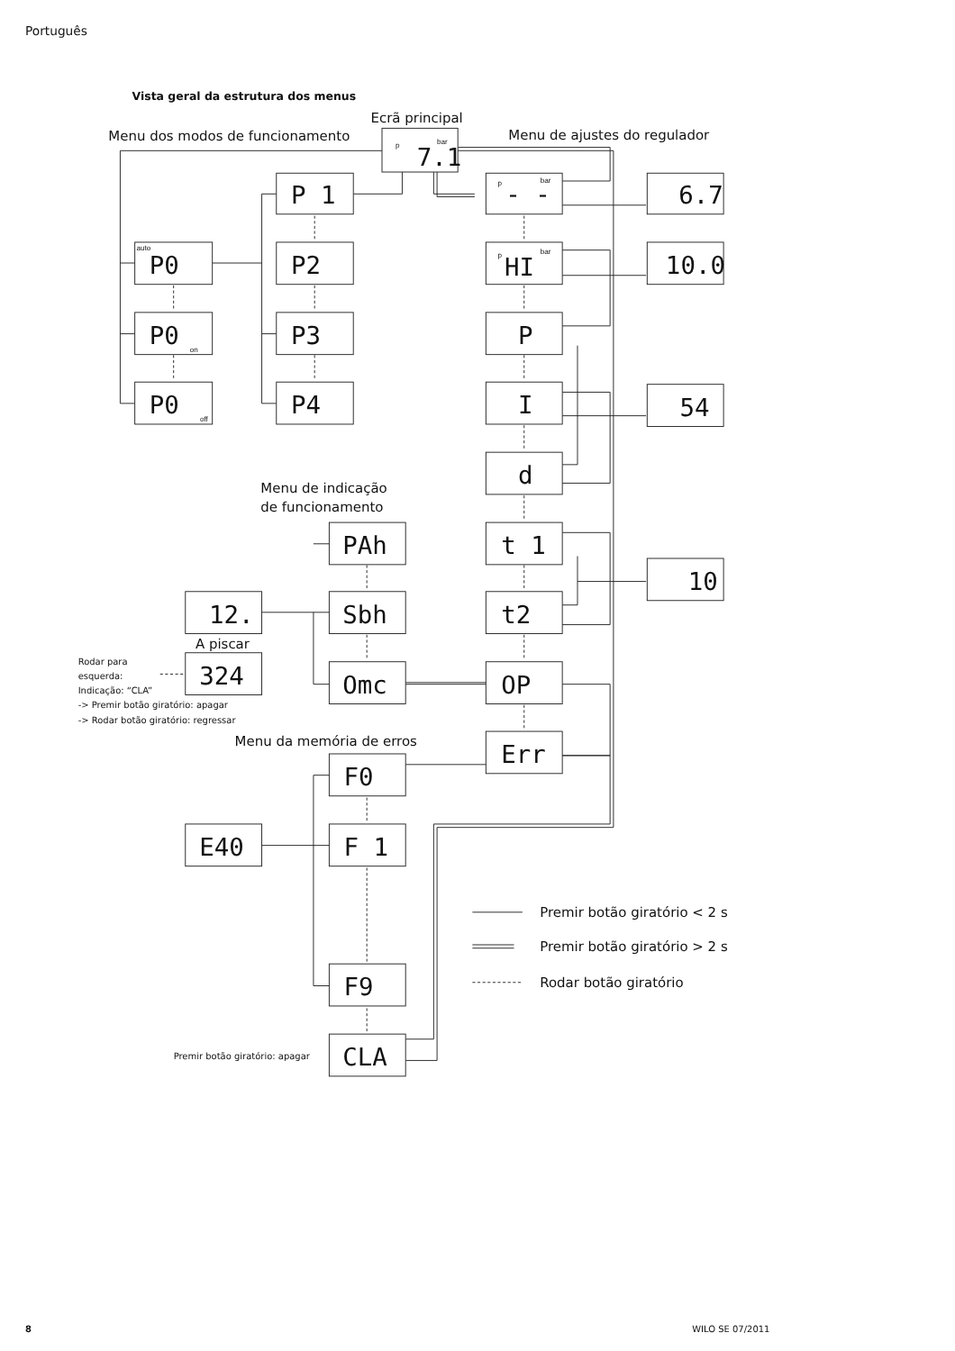Português
Vista geral da estrutura dos menus
Ecrã principal
Menu dos modos de funcionamento
Menu de ajustes do regulador
p
bar
7.1
P 1
P2
P3
P4
auto
P0
P0
on
P0
off
p
bar
- -
p
bar
HI
P
I
d
t 1
t2
OP
Err
6.7
10.0
54
10
Menu de indicação
de funcionamento
PAh
12.
Sbh
A piscar
324
Omc
Rodar para
esquerda:
Indicação: “CLA”
-> Premir botão giratório: apagar
-> Rodar botão giratório: regressar
Menu da memória de erros
F0
E40
F 1
F9
Premir botão giratório: apagar
CLA
Premir botão giratório < 2 s
Premir botão giratório > 2 s
Rodar botão giratório
8
WILO SE 07/2011